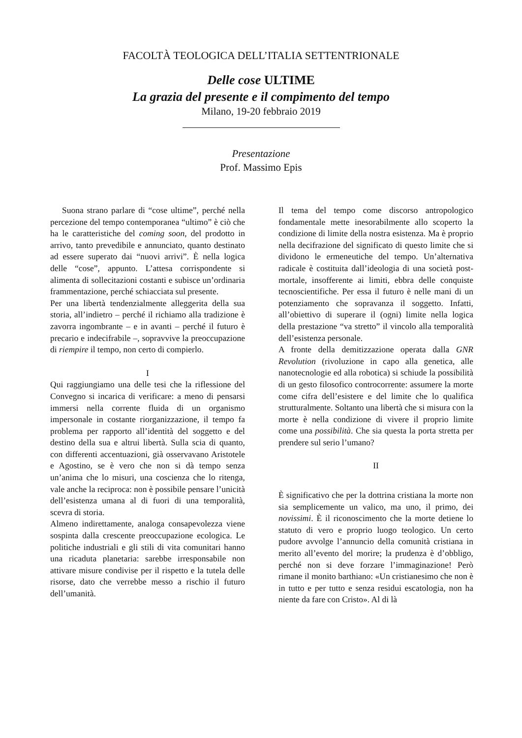FACOLTÀ TEOLOGICA DELL’ITALIA SETTENTRIONALE
Delle cose ULTIME
La grazia del presente e il compimento del tempo
Milano, 19-20 febbraio 2019
Presentazione
Prof. Massimo Epis
Suona strano parlare di “cose ultime”, perché nella percezione del tempo contemporanea “ultimo” è ciò che ha le caratteristiche del coming soon, del prodotto in arrivo, tanto prevedibile e annunciato, quanto destinato ad essere superato dai “nuovi arrivi”. È nella logica delle “cose”, appunto. L’attesa corrispondente si alimenta di sollecitazioni costanti e subisce un’ordinaria frammentazione, perché schiacciata sul presente.
Per una libertà tendenzialmente alleggerita della sua storia, all’indietro – perché il richiamo alla tradizione è zavorra ingombrante – e in avanti – perché il futuro è precario e indecifrabile –, sopravvive la preoccupazione di riempire il tempo, non certo di compierlo.
I
Qui raggiungiamo una delle tesi che la riflessione del Convegno si incarica di verificare: a meno di pensarsi immersi nella corrente fluida di un organismo impersonale in costante riorganizzazione, il tempo fa problema per rapporto all’identità del soggetto e del destino della sua e altrui libertà. Sulla scia di quanto, con differenti accentuazioni, già osservavano Aristotele e Agostino, se è vero che non si dà tempo senza un’anima che lo misuri, una coscienza che lo ritenga, vale anche la reciproca: non è possibile pensare l’unicità dell’esistenza umana al di fuori di una temporalità, scevra di storia.
Almeno indirettamente, analoga consapevolezza viene sospinta dalla crescente preoccupazione ecologica. Le politiche industriali e gli stili di vita comunitari hanno una ricaduta planetaria: sarebbe irresponsabile non attivare misure condivise per il rispetto e la tutela delle risorse, dato che verrebbe messo a rischio il futuro dell’umanità.
Il tema del tempo come discorso antropologico fondamentale mette inesorabilmente allo scoperto la condizione di limite della nostra esistenza. Ma è proprio nella decifrazione del significato di questo limite che si dividono le ermeneutiche del tempo. Un’alternativa radicale è costituita dall’ideologia di una società post-mortale, insofferente ai limiti, ebbra delle conquiste tecnoscientifiche. Per essa il futuro è nelle mani di un potenziamento che sopravanza il soggetto. Infatti, all’obiettivo di superare il (ogni) limite nella logica della prestazione “va stretto” il vincolo alla temporalità dell’esistenza personale.
A fronte della demitizzazione operata dalla GNR Revolution (rivoluzione in capo alla genetica, alle nanotecnologie ed alla robotica) si schiude la possibilità di un gesto filosofico controcorrente: assumere la morte come cifra dell’esistere e del limite che lo qualifica strutturalmente. Soltanto una libertà che si misura con la morte è nella condizione di vivere il proprio limite come una possibilità. Che sia questa la porta stretta per prendere sul serio l’umano?
II
È significativo che per la dottrina cristiana la morte non sia semplicemente un valico, ma uno, il primo, dei novissimi. È il riconoscimento che la morte detiene lo statuto di vero e proprio luogo teologico. Un certo pudore avvolge l’annuncio della comunità cristiana in merito all’evento del morire; la prudenza è d’obbligo, perché non si deve forzare l’immaginazione! Però rimane il monito barthiano: «Un cristianesimo che non è in tutto e per tutto e senza residui escatologia, non ha niente da fare con Cristo». Al di là